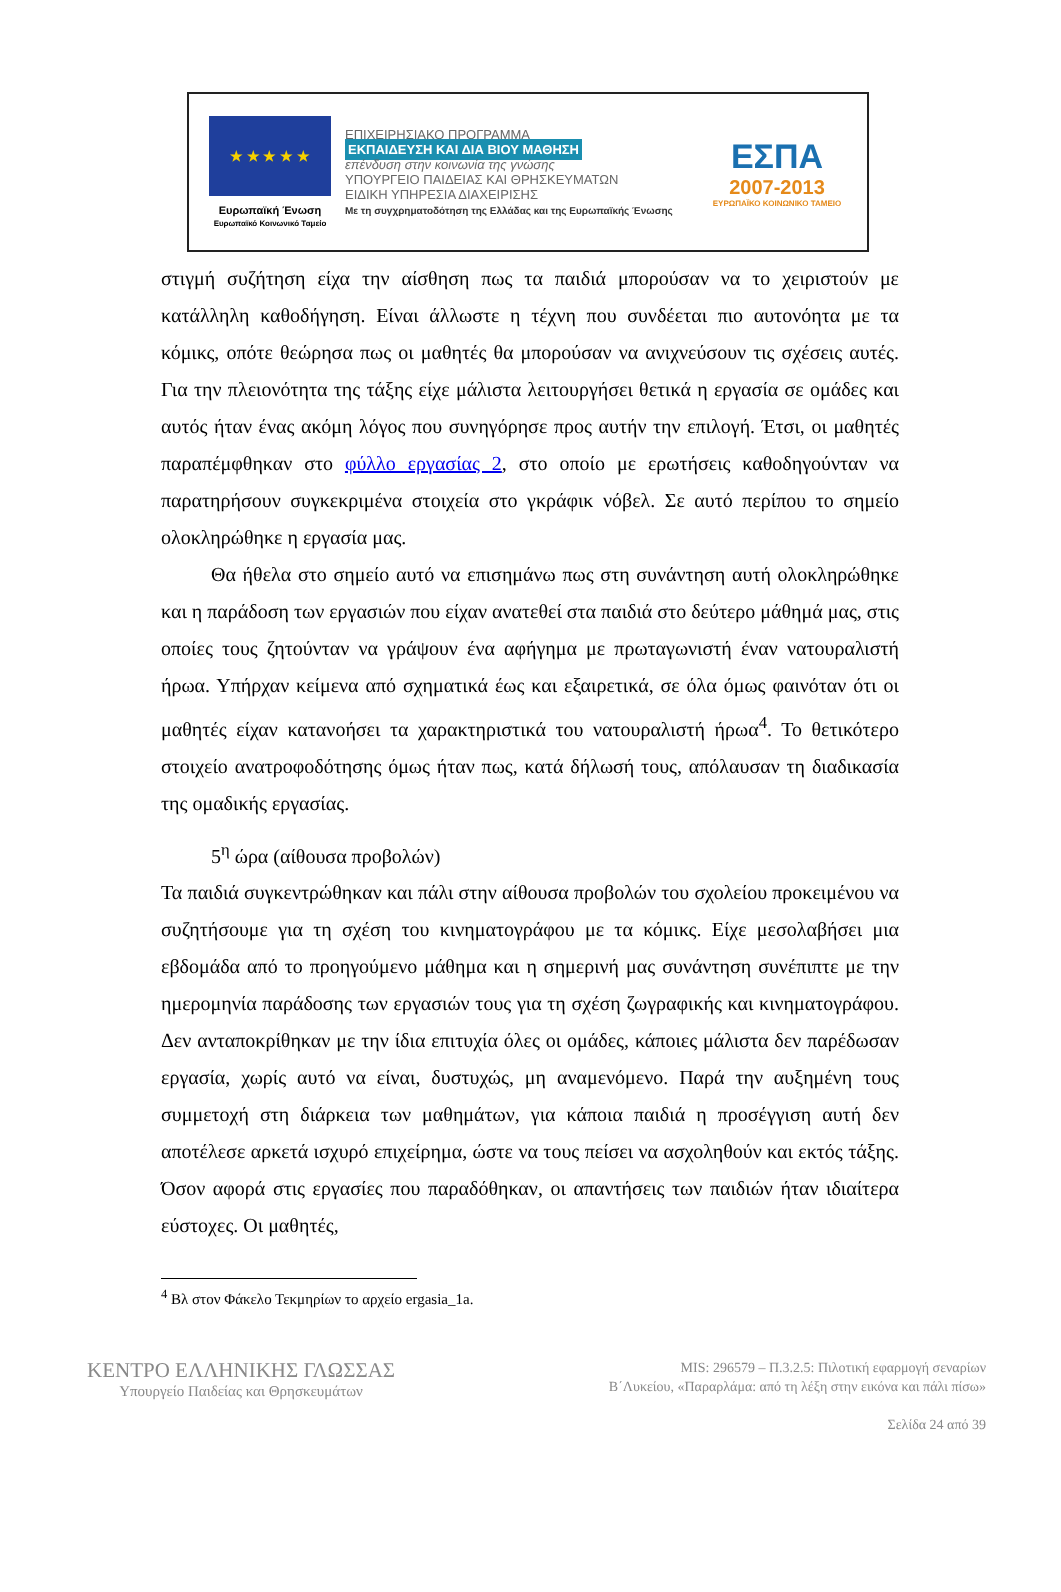★ ★ ★ ★ ★
Ευρωπαϊκή Ένωση
Ευρωπαϊκό Κοινωνικό Ταμείο
ΕΠΙΧΕΙΡΗΣΙΑΚΟ ΠΡΟΓΡΑΜΜΑ
ΕΚΠΑΙΔΕΥΣΗ ΚΑΙ ΔΙΑ ΒΙΟΥ ΜΑΘΗΣΗ
επένδυση στην κοινωνία της γνώσης
ΥΠΟΥΡΓΕΙΟ ΠΑΙΔΕΙΑΣ ΚΑΙ ΘΡΗΣΚΕΥΜΑΤΩΝ
ΕΙΔΙΚΗ ΥΠΗΡΕΣΙΑ ΔΙΑΧΕΙΡΙΣΗΣ
Με τη συγχρηματοδότηση της Ελλάδας και της Ευρωπαϊκής Ένωσης
ΕΣΠΑ
2007-2013
ΕΥΡΩΠΑΪΚΟ ΚΟΙΝΩΝΙΚΟ ΤΑΜΕΙΟ
στιγμή συζήτηση είχα την αίσθηση πως τα παιδιά μπορούσαν να το χειριστούν με κατάλληλη καθοδήγηση. Είναι άλλωστε η τέχνη που συνδέεται πιο αυτονόητα με τα κόμικς, οπότε θεώρησα πως οι μαθητές θα μπορούσαν να ανιχνεύσουν τις σχέσεις αυτές. Για την πλειονότητα της τάξης είχε μάλιστα λειτουργήσει θετικά η εργασία σε ομάδες και αυτός ήταν ένας ακόμη λόγος που συνηγόρησε προς αυτήν την επιλογή. Έτσι, οι μαθητές παραπέμφθηκαν στο φύλλο εργασίας 2, στο οποίο με ερωτήσεις καθοδηγούνταν να παρατηρήσουν συγκεκριμένα στοιχεία στο γκράφικ νόβελ. Σε αυτό περίπου το σημείο ολοκληρώθηκε η εργασία μας.
Θα ήθελα στο σημείο αυτό να επισημάνω πως στη συνάντηση αυτή ολοκληρώθηκε και η παράδοση των εργασιών που είχαν ανατεθεί στα παιδιά στο δεύτερο μάθημά μας, στις οποίες τους ζητούνταν να γράψουν ένα αφήγημα με πρωταγωνιστή έναν νατουραλιστή ήρωα. Υπήρχαν κείμενα από σχηματικά έως και εξαιρετικά, σε όλα όμως φαινόταν ότι οι μαθητές είχαν κατανοήσει τα χαρακτηριστικά του νατουραλιστή ήρωα<sup>4</sup>. Το θετικότερο στοιχείο ανατροφοδότησης όμως ήταν πως, κατά δήλωσή τους, απόλαυσαν τη διαδικασία της ομαδικής εργασίας.
5<sup>η</sup> ώρα (αίθουσα προβολών)
Τα παιδιά συγκεντρώθηκαν και πάλι στην αίθουσα προβολών του σχολείου προκειμένου να συζητήσουμε για τη σχέση του κινηματογράφου με τα κόμικς. Είχε μεσολαβήσει μια εβδομάδα από το προηγούμενο μάθημα και η σημερινή μας συνάντηση συνέπιπτε με την ημερομηνία παράδοσης των εργασιών τους για τη σχέση ζωγραφικής και κινηματογράφου. Δεν ανταποκρίθηκαν με την ίδια επιτυχία όλες οι ομάδες, κάποιες μάλιστα δεν παρέδωσαν εργασία, χωρίς αυτό να είναι, δυστυχώς, μη αναμενόμενο. Παρά την αυξημένη τους συμμετοχή στη διάρκεια των μαθημάτων, για κάποια παιδιά η προσέγγιση αυτή δεν αποτέλεσε αρκετά ισχυρό επιχείρημα, ώστε να τους πείσει να ασχοληθούν και εκτός τάξης. Όσον αφορά στις εργασίες που παραδόθηκαν, οι απαντήσεις των παιδιών ήταν ιδιαίτερα εύστοχες. Οι μαθητές,
<sup>4</sup> Βλ στον Φάκελο Τεκμηρίων το αρχείο ergasia_1a.
ΚΕΝΤΡΟ ΕΛΛΗΝΙΚΗΣ ΓΛΩΣΣΑΣ
Υπουργείο Παιδείας και Θρησκευμάτων
MIS: 296579 – Π.3.2.5: Πιλοτική εφαρμογή σεναρίων
Β΄Λυκείου, «Παραρλάμα: από τη λέξη στην εικόνα και πάλι πίσω»
Σελίδα 24 από 39